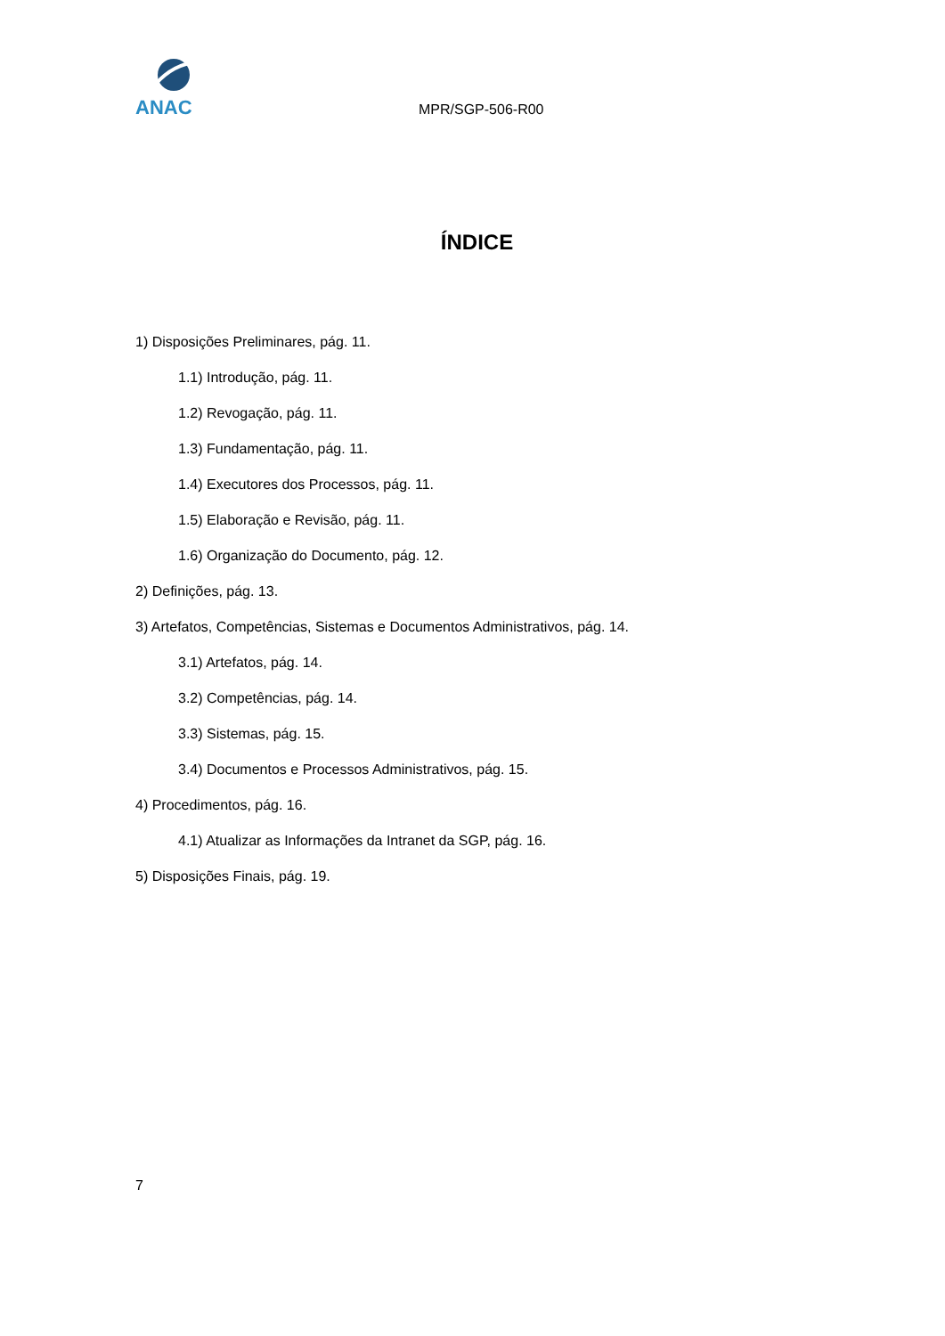ANAC
MPR/SGP-506-R00
ÍNDICE
1) Disposições Preliminares, pág. 11.
1.1) Introdução, pág. 11.
1.2) Revogação, pág. 11.
1.3) Fundamentação, pág. 11.
1.4) Executores dos Processos, pág. 11.
1.5) Elaboração e Revisão, pág. 11.
1.6) Organização do Documento, pág. 12.
2) Definições, pág. 13.
3) Artefatos, Competências, Sistemas e Documentos Administrativos, pág. 14.
3.1) Artefatos, pág. 14.
3.2) Competências, pág. 14.
3.3) Sistemas, pág. 15.
3.4) Documentos e Processos Administrativos, pág. 15.
4) Procedimentos, pág. 16.
4.1) Atualizar as Informações da Intranet da SGP, pág. 16.
5) Disposições Finais, pág. 19.
7